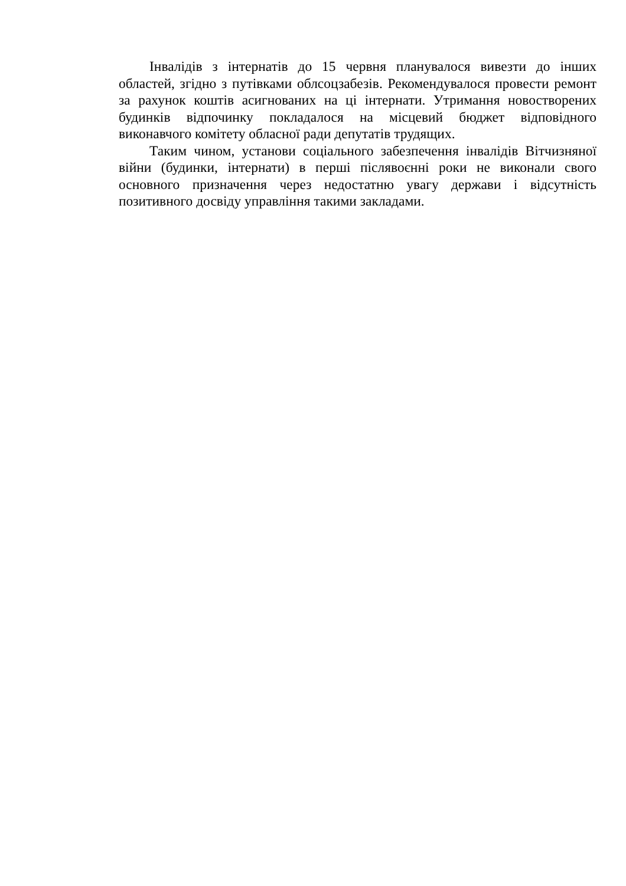Інвалідів з інтернатів до 15 червня планувалося вивезти до інших областей, згідно з путівками облсоцзабезів. Рекомендувалося провести ремонт за рахунок коштів асигнованих на ці інтернати. Утримання новостворених будинків відпочинку покладалося на місцевий бюджет відповідного виконавчого комітету обласної ради депутатів трудящих.
Таким чином, установи соціального забезпечення інвалідів Вітчизняної війни (будинки, інтернати) в перші післявоєнні роки не виконали свого основного призначення через недостатню увагу держави і відсутність позитивного досвіду управління такими закладами.